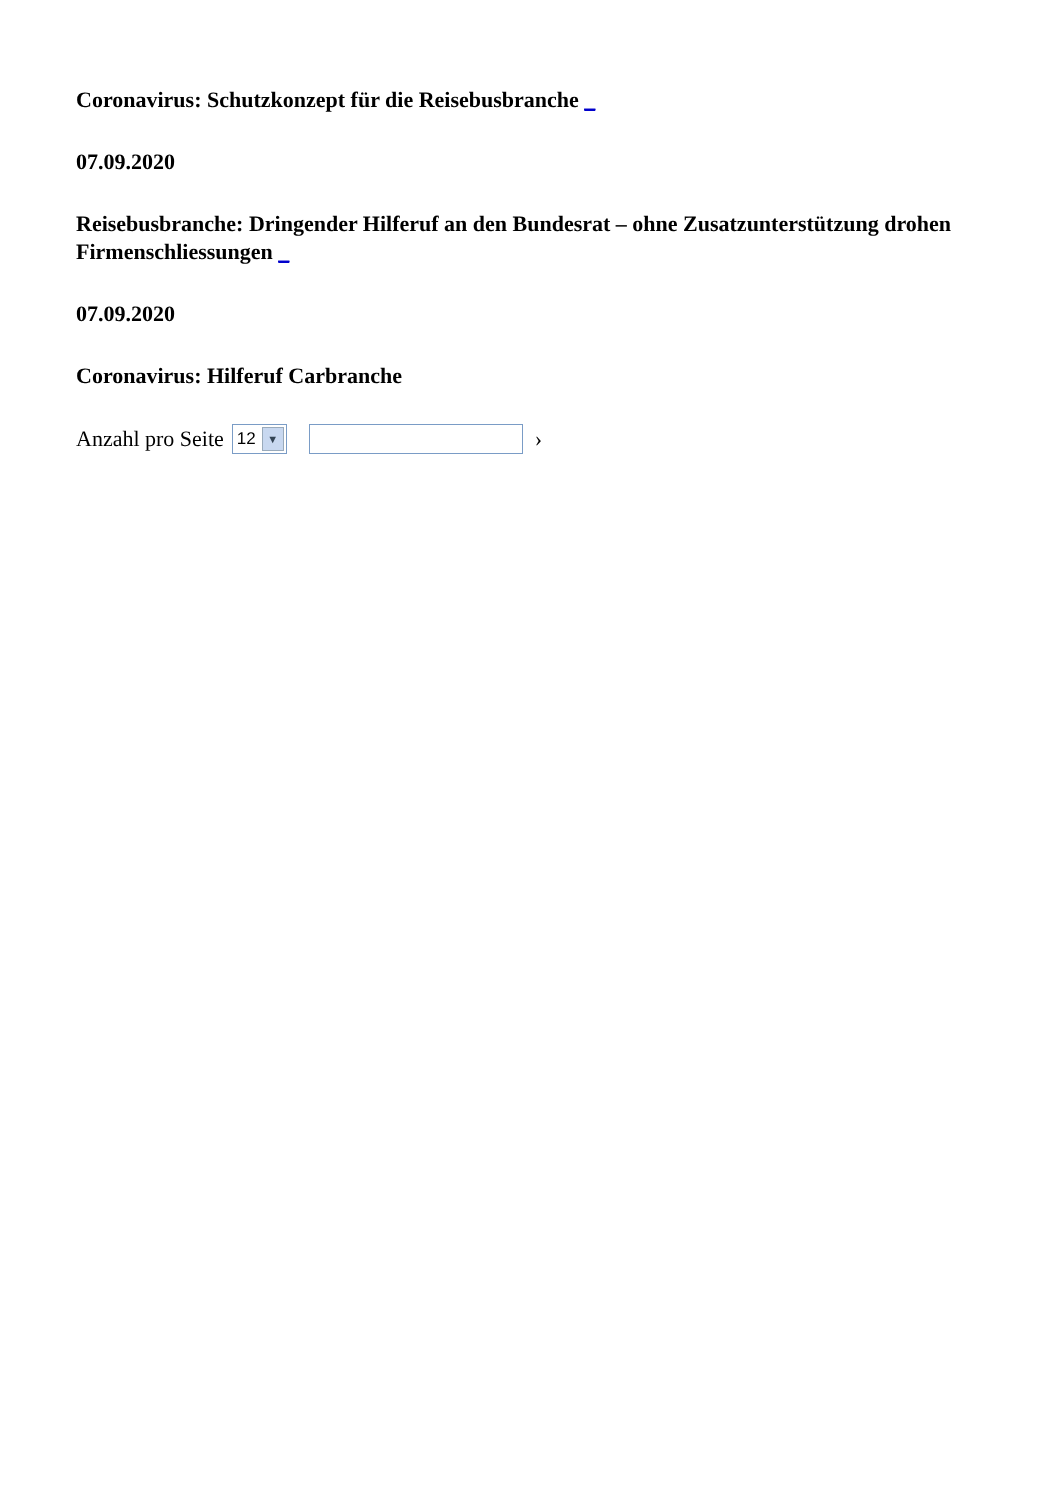Coronavirus: Schutzkonzept für die Reisebusbranche _
07.09.2020
Reisebusbranche: Dringender Hilferuf an den Bundesrat – ohne Zusatzunterstützung drohen Firmenschliessungen _
07.09.2020
Coronavirus: Hilferuf Carbranche
Anzahl pro Seite 12 ▼ ›